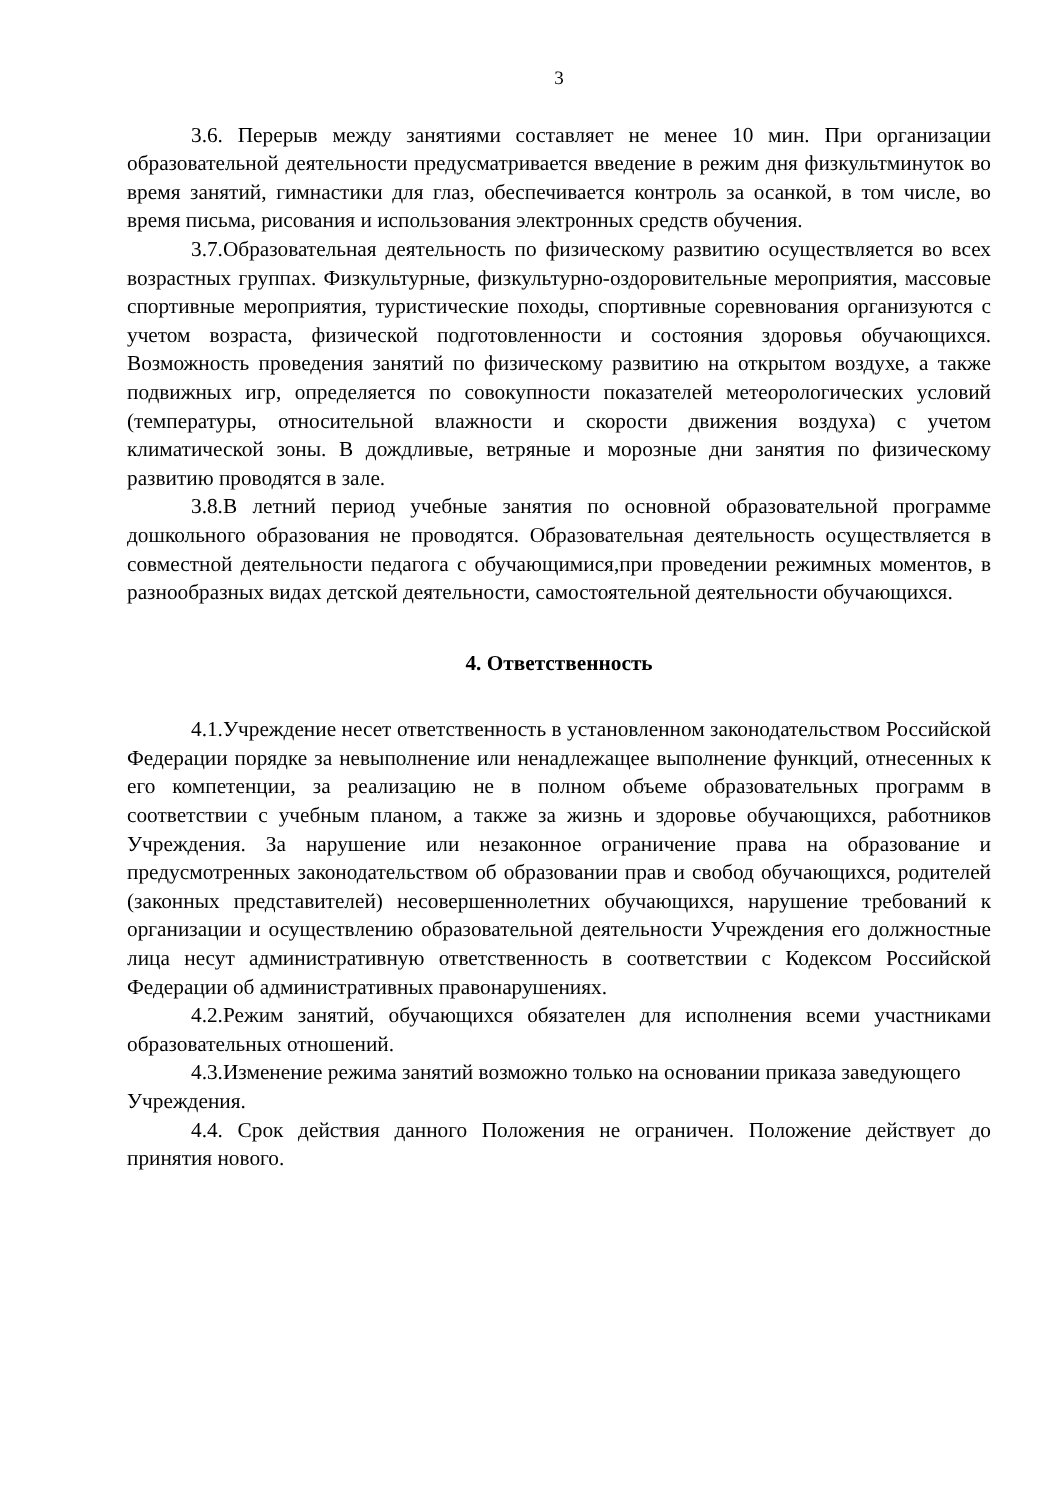3
3.6. Перерыв между занятиями составляет не менее 10 мин. При организации образовательной деятельности предусматривается введение в режим дня физкультминуток во время занятий, гимнастики для глаз, обеспечивается контроль за осанкой, в том числе, во время письма, рисования и использования электронных средств обучения.
3.7.Образовательная деятельность по физическому развитию осуществляется во всех возрастных группах. Физкультурные, физкультурно-оздоровительные мероприятия, массовые спортивные мероприятия, туристические походы, спортивные соревнования организуются с учетом возраста, физической подготовленности и состояния здоровья обучающихся. Возможность проведения занятий по физическому развитию на открытом воздухе, а также подвижных игр, определяется по совокупности показателей метеорологических условий (температуры, относительной влажности и скорости движения воздуха) с учетом климатической зоны. В дождливые, ветряные и морозные дни занятия по физическому развитию проводятся в зале.
3.8.В летний период учебные занятия по основной образовательной программе дошкольного образования не проводятся. Образовательная деятельность осуществляется в совместной деятельности педагога с обучающимися,при проведении режимных моментов, в разнообразных видах детской деятельности, самостоятельной деятельности обучающихся.
4. Ответственность
4.1.Учреждение несет ответственность в установленном законодательством Российской Федерации порядке за невыполнение или ненадлежащее выполнение функций, отнесенных к его компетенции, за реализацию не в полном объеме образовательных программ в соответствии с учебным планом, а также за жизнь и здоровье обучающихся, работников Учреждения. За нарушение или незаконное ограничение права на образование и предусмотренных законодательством об образовании прав и свобод обучающихся, родителей (законных представителей) несовершеннолетних обучающихся, нарушение требований к организации и осуществлению образовательной деятельности Учреждения его должностные лица несут административную ответственность в соответствии с Кодексом Российской Федерации об административных правонарушениях.
4.2.Режим занятий, обучающихся обязателен для исполнения всеми участниками образовательных отношений.
4.3.Изменение режима занятий возможно только на основании приказа заведующего Учреждения.
4.4. Срок действия данного Положения не ограничен. Положение действует до принятия нового.